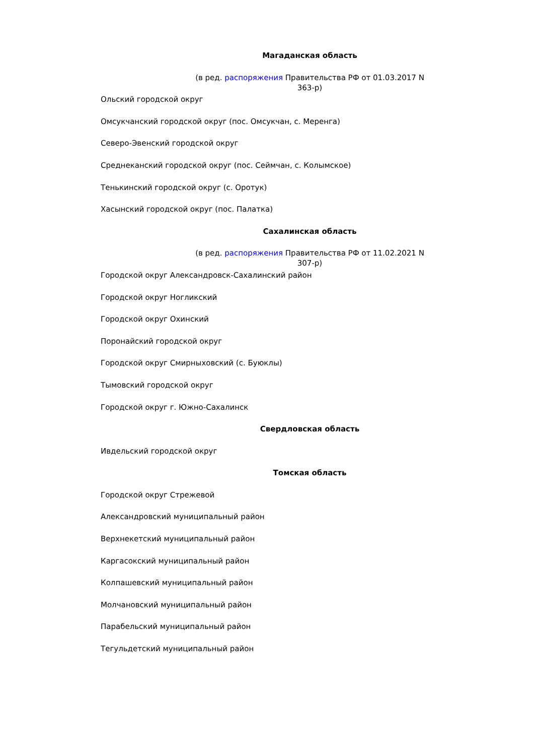Магаданская область
(в ред. распоряжения Правительства РФ от 01.03.2017 N 363-р)
Ольский городской округ
Омсукчанский городской округ (пос. Омсукчан, с. Меренга)
Северо-Эвенский городской округ
Среднеканский городской округ (пос. Сеймчан, с. Колымское)
Тенькинский городской округ (с. Оротук)
Хасынский городской округ (пос. Палатка)
Сахалинская область
(в ред. распоряжения Правительства РФ от 11.02.2021 N 307-р)
Городской округ Александровск-Сахалинский район
Городской округ Ногликский
Городской округ Охинский
Поронайский городской округ
Городской округ Смирныховский (с. Буюклы)
Тымовский городской округ
Городской округ г. Южно-Сахалинск
Свердловская область
Ивдельский городской округ
Томская область
Городской округ Стрежевой
Александровский муниципальный район
Верхнекетский муниципальный район
Каргасокский муниципальный район
Колпашевский муниципальный район
Молчановский муниципальный район
Парабельский муниципальный район
Тегульдетский муниципальный район